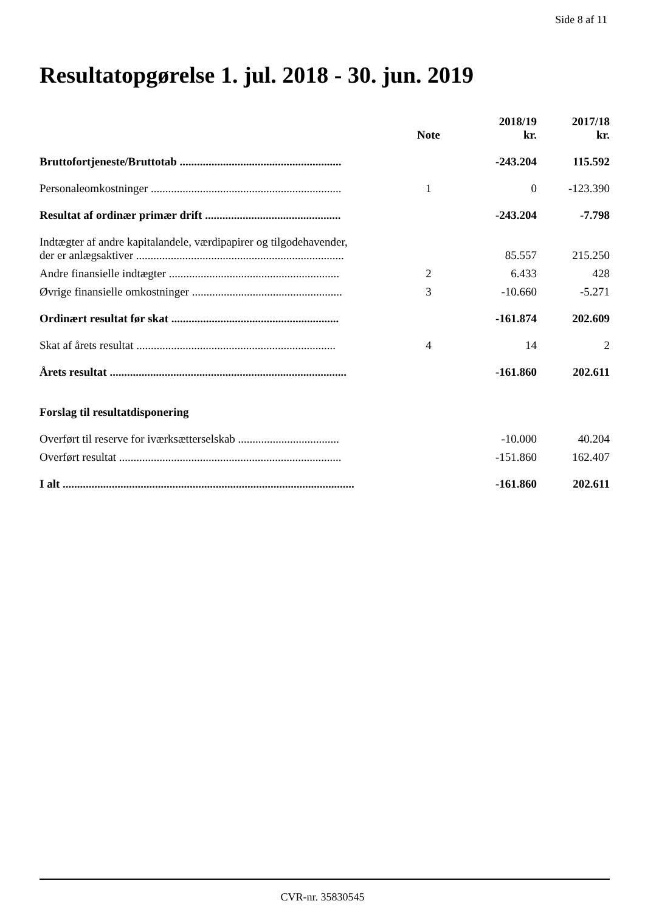Side 8 af 11
Resultatopgørelse 1. jul. 2018 - 30. jun. 2019
| | Note | 2018/19 kr. | 2017/18 kr. |
| --- | --- | --- | --- |
| Bruttofortjeneste/Bruttotab ........................................................ | | -243.204 | 115.592 |
| Personaleomkostninger .................................................................. | 1 | 0 | -123.390 |
| Resultat af ordinær primær drift ............................................... | | -243.204 | -7.798 |
| Indtægter af andre kapitalandele, værdipapirer og tilgodehavender, der er anlægsaktiver ........................................................................ | | 85.557 | 215.250 |
| Andre finansielle indtægter ........................................................... | 2 | 6.433 | 428 |
| Øvrige finansielle omkostninger .................................................... | 3 | -10.660 | -5.271 |
| Ordinært resultat før skat .......................................................... | | -161.874 | 202.609 |
| Skat af årets resultat ..................................................................... | 4 | 14 | 2 |
| Årets resultat .................................................................................. | | -161.860 | 202.611 |
| Forslag til resultatdisponering | | | |
| Overført til reserve for iværksætterselskab ................................... | | -10.000 | 40.204 |
| Overført resultat ............................................................................. | | -151.860 | 162.407 |
| I alt ..................................................................................................... | | -161.860 | 202.611 |
CVR-nr. 35830545